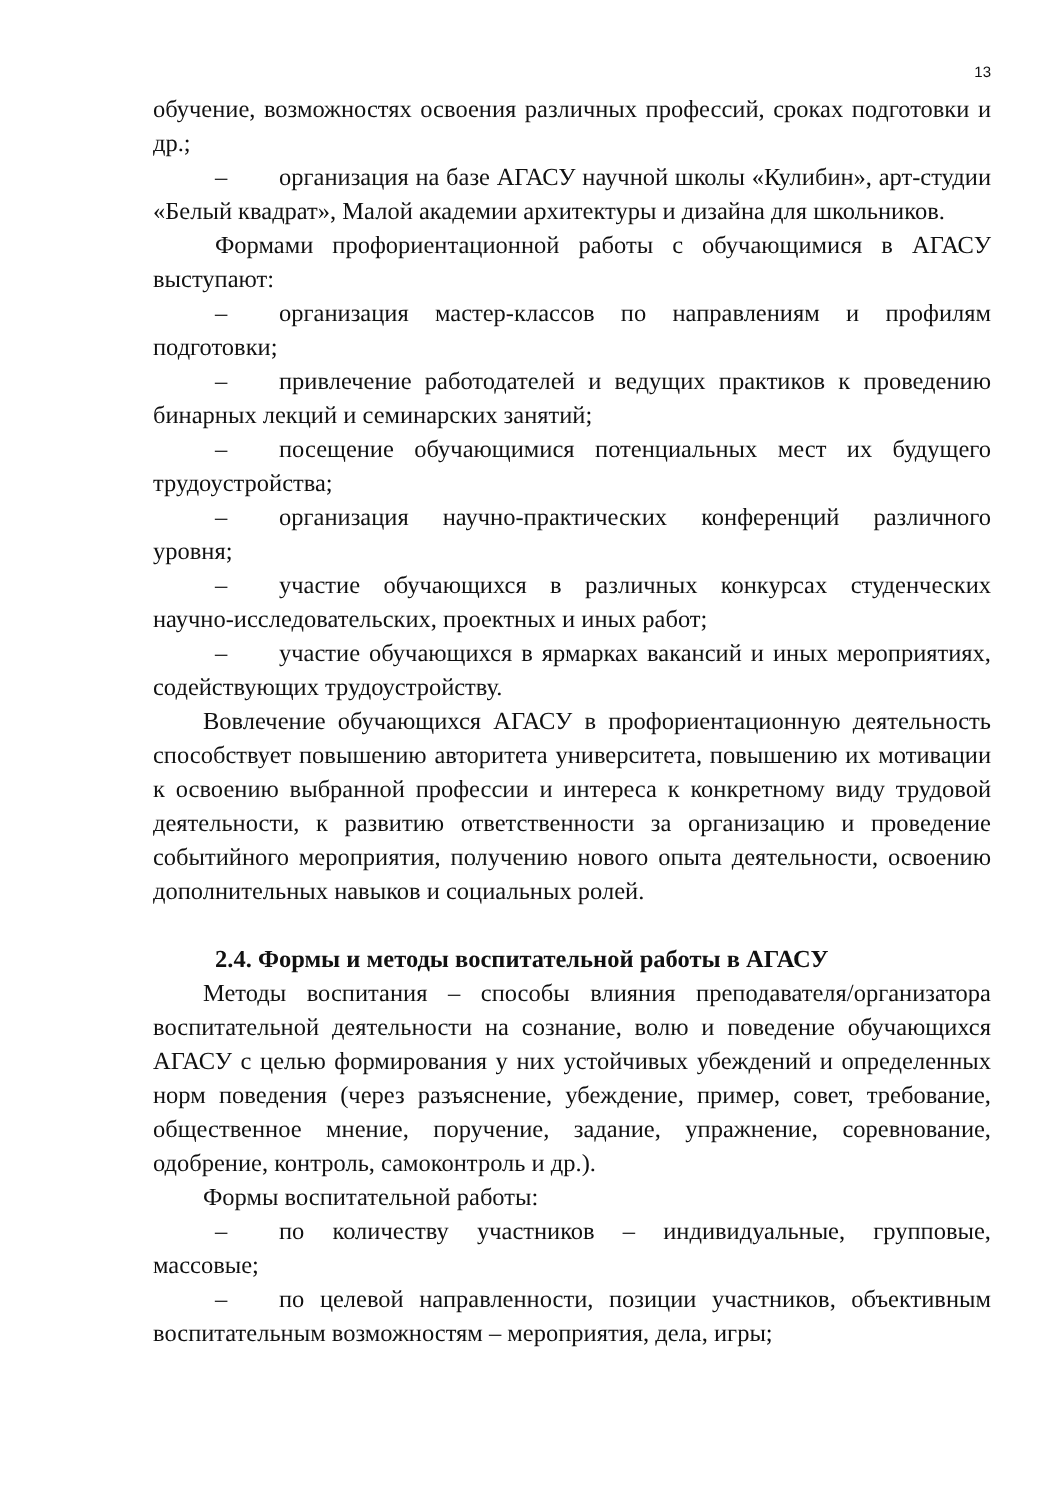13
обучение, возможностях освоения различных профессий, сроках подготовки и др.;
– организация на базе АГАСУ научной школы «Кулибин», арт-студии «Белый квадрат», Малой академии архитектуры и дизайна для школьников.
Формами профориентационной работы с обучающимися в АГАСУ выступают:
– организация мастер-классов по направлениям и профилям подготовки;
– привлечение работодателей и ведущих практиков к проведению бинарных лекций и семинарских занятий;
– посещение обучающимися потенциальных мест их будущего трудоустройства;
– организация научно-практических конференций различного уровня;
– участие обучающихся в различных конкурсах студенческих научно-исследовательских, проектных и иных работ;
– участие обучающихся в ярмарках вакансий и иных мероприятиях, содействующих трудоустройству.
Вовлечение обучающихся АГАСУ в профориентационную деятельность способствует повышению авторитета университета, повышению их мотивации к освоению выбранной профессии и интереса к конкретному виду трудовой деятельности, к развитию ответственности за организацию и проведение событийного мероприятия, получению нового опыта деятельности, освоению дополнительных навыков и социальных ролей.
2.4. Формы и методы воспитательной работы в АГАСУ
Методы воспитания – способы влияния преподавателя/организатора воспитательной деятельности на сознание, волю и поведение обучающихся АГАСУ с целью формирования у них устойчивых убеждений и определенных норм поведения (через разъяснение, убеждение, пример, совет, требование, общественное мнение, поручение, задание, упражнение, соревнование, одобрение, контроль, самоконтроль и др.).
Формы воспитательной работы:
– по количеству участников – индивидуальные, групповые, массовые;
– по целевой направленности, позиции участников, объективным воспитательным возможностям – мероприятия, дела, игры;